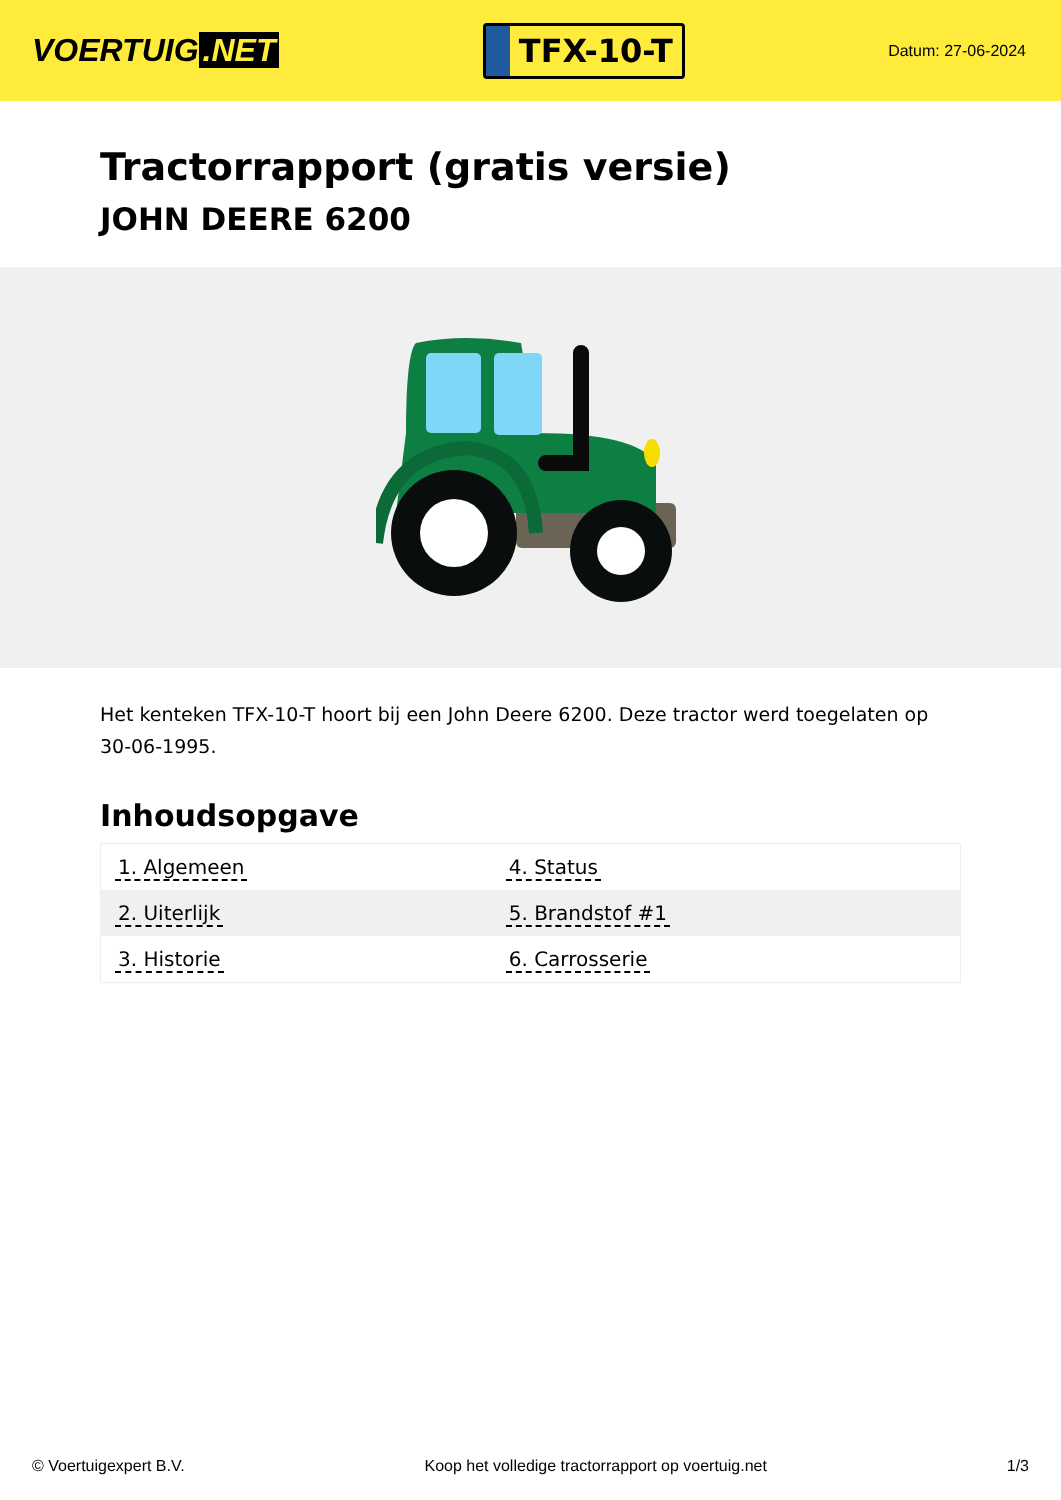VOERTUIG.NET
TFX-10-T
Datum: 27-06-2024
Tractorrapport (gratis versie)
JOHN DEERE 6200
Het kenteken TFX-10-T hoort bij een John Deere 6200. Deze tractor werd toegelaten op 30-06-1995.
Inhoudsopgave
| 1. Algemeen | 4. Status |
| 2. Uiterlijk | 5. Brandstof #1 |
| 3. Historie | 6. Carrosserie |
© Voertuigexpert B.V. Koop het volledige tractorrapport op voertuig.net 1/3